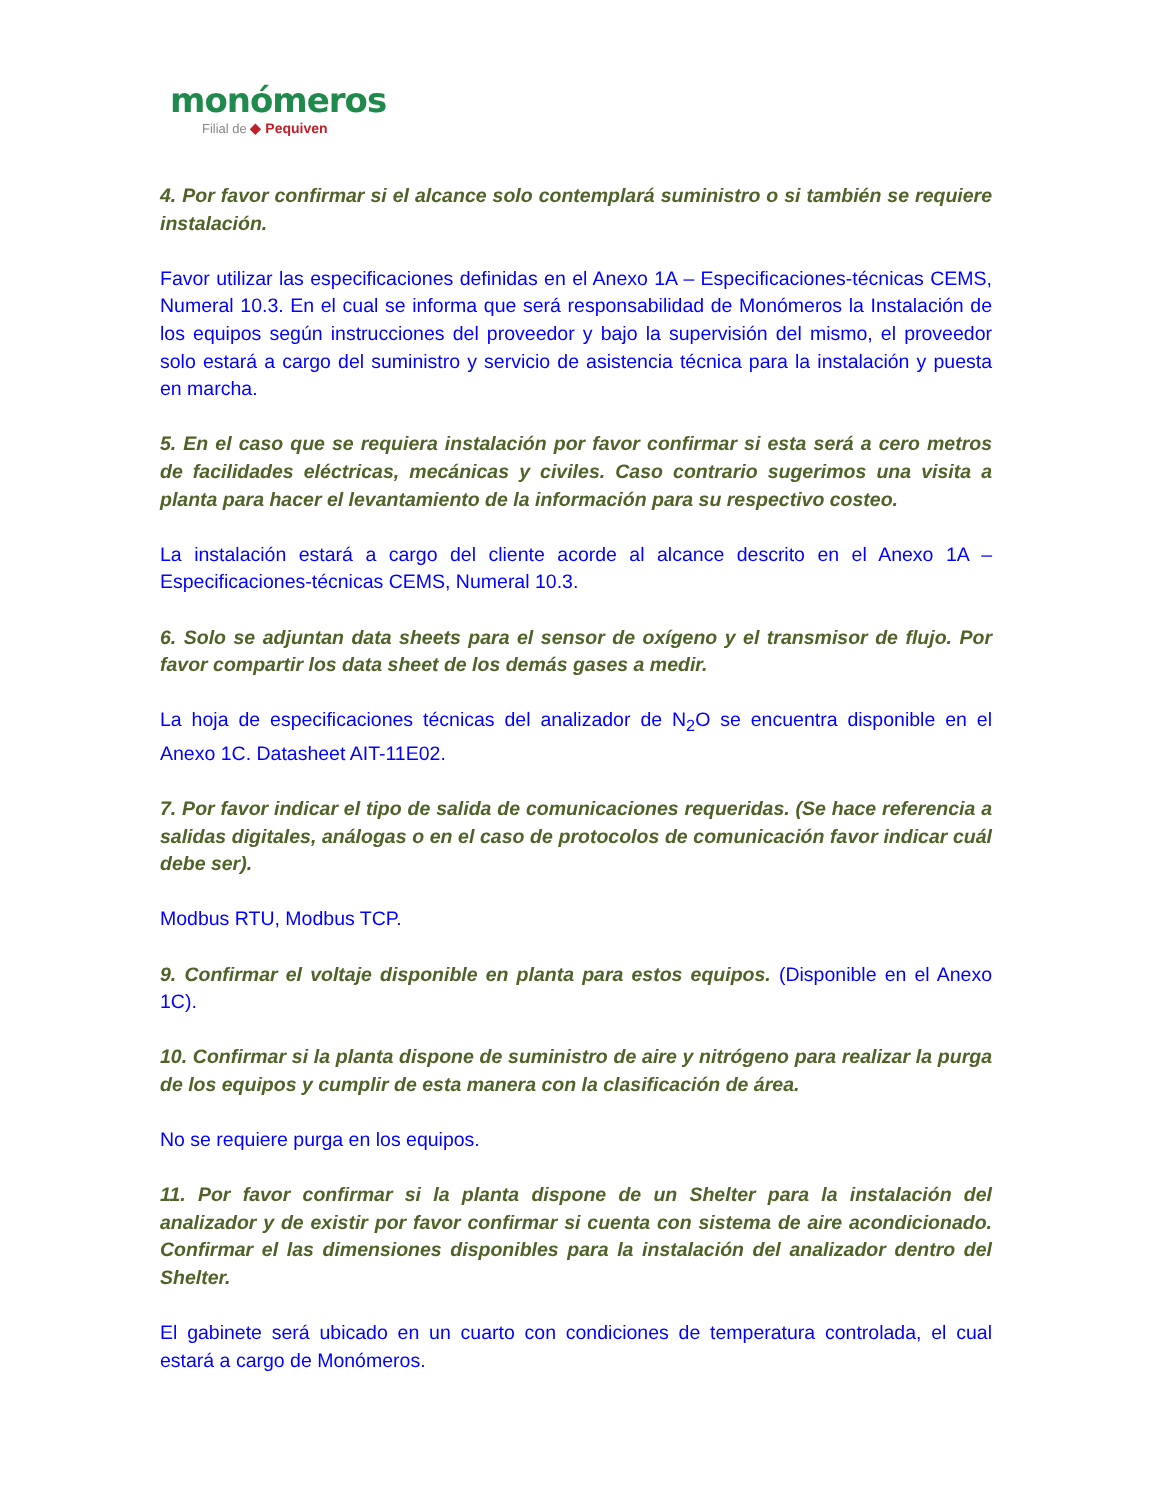monómeros
Filial de ◆ Pequiven
4. Por favor confirmar si el alcance solo contemplará suministro o si también se requiere instalación.
Favor utilizar las especificaciones definidas en el Anexo 1A – Especificaciones-técnicas CEMS, Numeral 10.3. En el cual se informa que será responsabilidad de Monómeros la Instalación de los equipos según instrucciones del proveedor y bajo la supervisión del mismo, el proveedor solo estará a cargo del suministro y servicio de asistencia técnica para la instalación y puesta en marcha.
5. En el caso que se requiera instalación por favor confirmar si esta será a cero metros de facilidades eléctricas, mecánicas y civiles. Caso contrario sugerimos una visita a planta para hacer el levantamiento de la información para su respectivo costeo.
La instalación estará a cargo del cliente acorde al alcance descrito en el Anexo 1A – Especificaciones-técnicas CEMS, Numeral 10.3.
6. Solo se adjuntan data sheets para el sensor de oxígeno y el transmisor de flujo. Por favor compartir los data sheet de los demás gases a medir.
La hoja de especificaciones técnicas del analizador de N<sub>2</sub>O se encuentra disponible en el Anexo 1C. Datasheet AIT-11E02.
7. Por favor indicar el tipo de salida de comunicaciones requeridas. (Se hace referencia a salidas digitales, análogas o en el caso de protocolos de comunicación favor indicar cuál debe ser).
Modbus RTU, Modbus TCP.
9. Confirmar el voltaje disponible en planta para estos equipos. (Disponible en el Anexo 1C).
10. Confirmar si la planta dispone de suministro de aire y nitrógeno para realizar la purga de los equipos y cumplir de esta manera con la clasificación de área.
No se requiere purga en los equipos.
11. Por favor confirmar si la planta dispone de un Shelter para la instalación del analizador y de existir por favor confirmar si cuenta con sistema de aire acondicionado. Confirmar el las dimensiones disponibles para la instalación del analizador dentro del Shelter.
El gabinete será ubicado en un cuarto con condiciones de temperatura controlada, el cual estará a cargo de Monómeros.